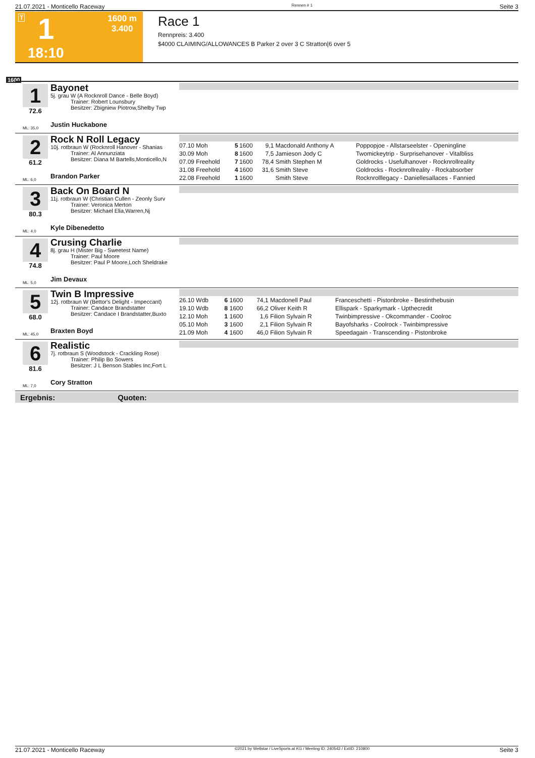21.07.2021 - Monticello Raceway Rennen # 1 Seite 3
T 1 1600 m
3.400
18:10
Race 1
Rennpreis: 3.400
$4000 CLAIMING/ALLOWANCES B Parker 2 over 3 C Stratton|6 over 5
1600
1
72.6
ML: 35,0
Bayonet
5j. grau W (A Rocknroll Dance - Belle Boyd)
Trainer: Robert Lounsbury
Besitzer: Zbigniew Piotrow,Shelby Twp
Justin Huckabone
2
61.2
ML: 6,0
Rock N Roll Legacy
10j. rotbraun W (Rocknroll Hanover - Shanias
Trainer: Al Annunziata
Besitzer: Diana M Bartells,Monticello,N
Brandon Parker
| 07.10 Moh | 5 | 1600 | 9,1 | Macdonald Anthony A | Poppopjoe - Allstarseelster - Openingline |
| 30.09 Moh | 8 | 1600 | 7,5 | Jamieson Jody C | Twomickeytrip - Surprisehanover - Vitalbliss |
| 07.09 Freehold | 7 | 1600 | 78,4 | Smith Stephen M | Goldrocks - Usefulhanover - Rocknrollreality |
| 31.08 Freehold | 4 | 1600 | 31,6 | Smith Steve | Goldrocks - Rocknrollreality - Rockabsorber |
| 22.08 Freehold | 1 | 1600 | | Smith Steve | Rocknrolllegacy - Daniellesallaces - Fannied |
3
80.3
ML: 4,0
Back On Board N
11j. rotbraun W (Christian Cullen - Zeonly Surv
Trainer: Veronica Merton
Besitzer: Michael Elia,Warren,Nj
Kyle Dibenedetto
4
74.8
ML: 5,0
Crusing Charlie
8j. grau H (Mister Big - Sweetest Name)
Trainer: Paul Moore
Besitzer: Paul P Moore,Loch Sheldrake
Jim Devaux
5
68.0
ML: 45,0
Twin B Impressive
12j. rotbraun W (Bettor's Delight - Impeccant)
Trainer: Candace Brandstatter
Besitzer: Candace I Brandstatter,Buxto
Braxten Boyd
| 26.10 Wdb | 6 | 1600 | 74,1 | Macdonell Paul | Franceschetti - Pistonbroke - Bestinthebusin |
| 19.10 Wdb | 8 | 1600 | 66,2 | Oliver Keith R | Ellispark - Sparkymark - Upthecredit |
| 12.10 Moh | 1 | 1600 | 1,6 | Filion Sylvain R | Twinbimpressive - Okcommander - Coolroc |
| 05.10 Moh | 3 | 1600 | 2,1 | Filion Sylvain R | Bayofsharks - Coolrock - Twinbimpressive |
| 21.09 Moh | 4 | 1600 | 46,0 | Filion Sylvain R | Speedagain - Transcending - Pistonbroke |
6
81.6
ML: 7,0
Realistic
7j. rotbraun S (Woodstock - Crackling Rose)
Trainer: Philip Bo Sowers
Besitzer: J L Benson Stables Inc,Fort L
Cory Stratton
Ergebnis: Quoten:
21.07.2021 - Monticello Raceway ©2021 by Wettstar / LiveSports.at KG / Meeting ID: 240542 / ExtID: 210800 Seite 3